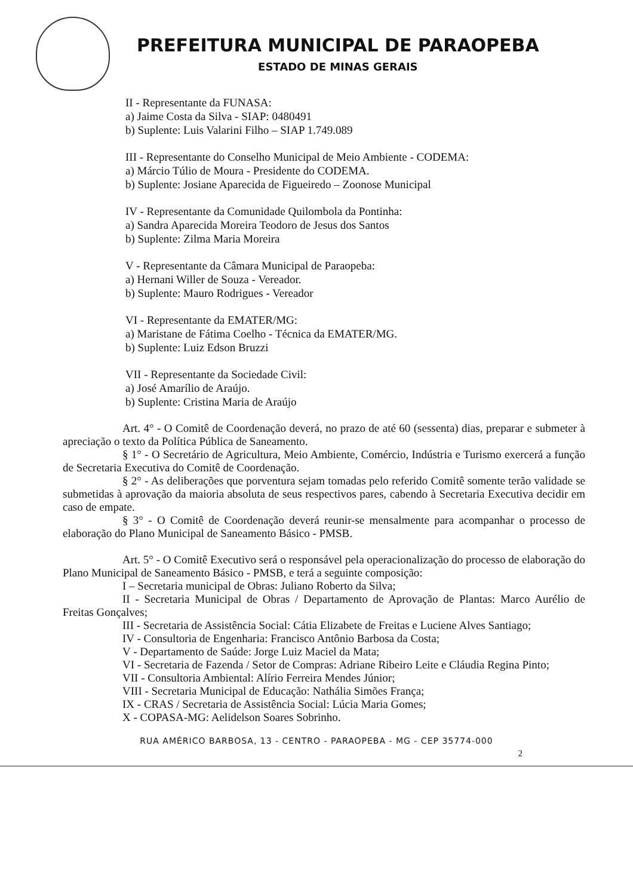PREFEITURA MUNICIPAL DE PARAOPEBA
ESTADO DE MINAS GERAIS
II - Representante da FUNASA:
a) Jaime Costa da Silva - SIAP: 0480491
b) Suplente: Luis Valarini Filho – SIAP 1.749.089
III - Representante do Conselho Municipal de Meio Ambiente - CODEMA:
a) Márcio Túlio de Moura - Presidente do CODEMA.
b) Suplente: Josiane Aparecida de Figueiredo – Zoonose Municipal
IV - Representante da Comunidade Quilombola da Pontinha:
a) Sandra Aparecida Moreira Teodoro de Jesus dos Santos
b) Suplente: Zilma Maria Moreira
V - Representante da Câmara Municipal de Paraopeba:
a) Hernani Willer de Souza - Vereador.
b) Suplente: Mauro Rodrigues - Vereador
VI - Representante da EMATER/MG:
a) Maristane de Fátima Coelho - Técnica da EMATER/MG.
b) Suplente: Luiz Edson Bruzzi
VII - Representante da Sociedade Civil:
a) José Amarílio de Araújo.
b) Suplente: Cristina Maria de Araújo
Art. 4° - O Comitê de Coordenação deverá, no prazo de até 60 (sessenta) dias, preparar e submeter à apreciação o texto da Política Pública de Saneamento.
§ 1° - O Secretário de Agricultura, Meio Ambiente, Comércio, Indústria e Turismo exercerá a função de Secretaria Executiva do Comitê de Coordenação.
§ 2° - As deliberações que porventura sejam tomadas pelo referido Comitê somente terão validade se submetidas à aprovação da maioria absoluta de seus respectivos pares, cabendo à Secretaria Executiva decidir em caso de empate.
§ 3° - O Comitê de Coordenação deverá reunir-se mensalmente para acompanhar o processo de elaboração do Plano Municipal de Saneamento Básico - PMSB.
Art. 5° - O Comitê Executivo será o responsável pela operacionalização do processo de elaboração do Plano Municipal de Saneamento Básico - PMSB, e terá a seguinte composição:
I – Secretaria municipal de Obras: Juliano Roberto da Silva;
II - Secretaria Municipal de Obras / Departamento de Aprovação de Plantas: Marco Aurélio de Freitas Gonçalves;
III - Secretaria de Assistência Social: Cátia Elizabete de Freitas e Luciene Alves Santiago;
IV - Consultoria de Engenharia: Francisco Antônio Barbosa da Costa;
V - Departamento de Saúde: Jorge Luiz Maciel da Mata;
VI - Secretaria de Fazenda / Setor de Compras: Adriane Ribeiro Leite e Cláudia Regina Pinto;
VII - Consultoria Ambiental: Alírio Ferreira Mendes Júnior;
VIII - Secretaria Municipal de Educação: Nathália Simões França;
IX - CRAS / Secretaria de Assistência Social: Lúcia Maria Gomes;
X - COPASA-MG: Aelidelson Soares Sobrinho.
RUA AMÉRICO BARBOSA, 13 - CENTRO - PARAOPEBA - MG - CEP 35774-000
2